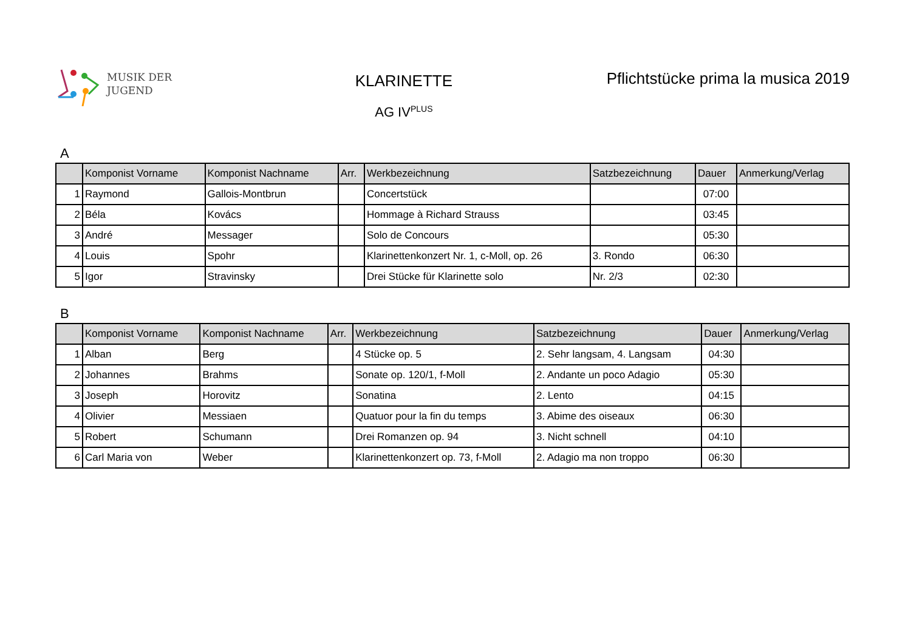MUSIK DER
JUGEND
KLARINETTE
AG IV<sup>PLUS</sup>
Pflichtstücke prima la musica 2019
A
| | Komponist Vorname | Komponist Nachname | Arr. | Werkbezeichnung | Satzbezeichnung | Dauer | Anmerkung/Verlag |
| --- | --- | --- | --- | --- | --- | --- | --- |
| 1 | Raymond | Gallois-Montbrun | | Concertstück | | 07:00 | |
| 2 | Béla | Kovács | | Hommage à Richard Strauss | | 03:45 | |
| 3 | André | Messager | | Solo de Concours | | 05:30 | |
| 4 | Louis | Spohr | | Klarinettenkonzert Nr. 1, c-Moll, op. 26 | 3. Rondo | 06:30 | |
| 5 | Igor | Stravinsky | | Drei Stücke für Klarinette solo | Nr. 2/3 | 02:30 | |
B
| | Komponist Vorname | Komponist Nachname | Arr. | Werkbezeichnung | Satzbezeichnung | Dauer | Anmerkung/Verlag |
| --- | --- | --- | --- | --- | --- | --- | --- |
| 1 | Alban | Berg | | 4 Stücke op. 5 | 2. Sehr langsam, 4. Langsam | 04:30 | |
| 2 | Johannes | Brahms | | Sonate op. 120/1, f-Moll | 2. Andante un poco Adagio | 05:30 | |
| 3 | Joseph | Horovitz | | Sonatina | 2. Lento | 04:15 | |
| 4 | Olivier | Messiaen | | Quatuor pour la fin du temps | 3. Abime des oiseaux | 06:30 | |
| 5 | Robert | Schumann | | Drei Romanzen op. 94 | 3. Nicht schnell | 04:10 | |
| 6 | Carl Maria von | Weber | | Klarinettenkonzert op. 73, f-Moll | 2. Adagio ma non troppo | 06:30 | |